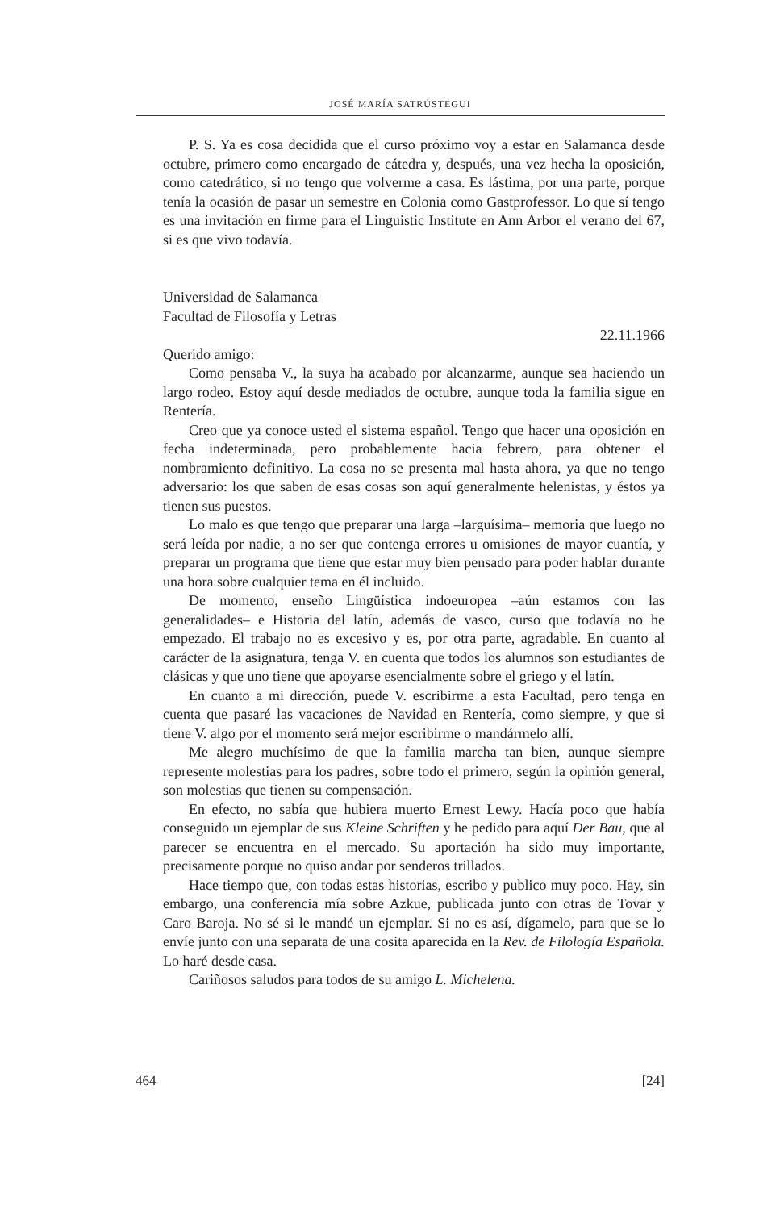JOSÉ MARÍA SATRÚSTEGUI
P. S. Ya es cosa decidida que el curso próximo voy a estar en Salamanca desde octubre, primero como encargado de cátedra y, después, una vez hecha la oposición, como catedrático, si no tengo que volverme a casa. Es lástima, por una parte, porque tenía la ocasión de pasar un semestre en Colonia como Gastprofessor. Lo que sí tengo es una invitación en firme para el Linguistic Institute en Ann Arbor el verano del 67, si es que vivo todavía.
Universidad de Salamanca
Facultad de Filosofía y Letras
22.11.1966
Querido amigo:
Como pensaba V., la suya ha acabado por alcanzarme, aunque sea haciendo un largo rodeo. Estoy aquí desde mediados de octubre, aunque toda la familia sigue en Rentería.
Creo que ya conoce usted el sistema español. Tengo que hacer una oposición en fecha indeterminada, pero probablemente hacia febrero, para obtener el nombramiento definitivo. La cosa no se presenta mal hasta ahora, ya que no tengo adversario: los que saben de esas cosas son aquí generalmente helenistas, y éstos ya tienen sus puestos.
Lo malo es que tengo que preparar una larga –larguísima– memoria que luego no será leída por nadie, a no ser que contenga errores u omisiones de mayor cuantía, y preparar un programa que tiene que estar muy bien pensado para poder hablar durante una hora sobre cualquier tema en él incluido.
De momento, enseño Lingüística indoeuropea –aún estamos con las generalidades– e Historia del latín, además de vasco, curso que todavía no he empezado. El trabajo no es excesivo y es, por otra parte, agradable. En cuanto al carácter de la asignatura, tenga V. en cuenta que todos los alumnos son estudiantes de clásicas y que uno tiene que apoyarse esencialmente sobre el griego y el latín.
En cuanto a mi dirección, puede V. escribirme a esta Facultad, pero tenga en cuenta que pasaré las vacaciones de Navidad en Rentería, como siempre, y que si tiene V. algo por el momento será mejor escribirme o mandármelo allí.
Me alegro muchísimo de que la familia marcha tan bien, aunque siempre represente molestias para los padres, sobre todo el primero, según la opinión general, son molestias que tienen su compensación.
En efecto, no sabía que hubiera muerto Ernest Lewy. Hacía poco que había conseguido un ejemplar de sus Kleine Schriften y he pedido para aquí Der Bau, que al parecer se encuentra en el mercado. Su aportación ha sido muy importante, precisamente porque no quiso andar por senderos trillados.
Hace tiempo que, con todas estas historias, escribo y publico muy poco. Hay, sin embargo, una conferencia mía sobre Azkue, publicada junto con otras de Tovar y Caro Baroja. No sé si le mandé un ejemplar. Si no es así, dígamelo, para que se lo envíe junto con una separata de una cosita aparecida en la Rev. de Filología Española. Lo haré desde casa.
Cariñosos saludos para todos de su amigo L. Michelena.
464 [24]